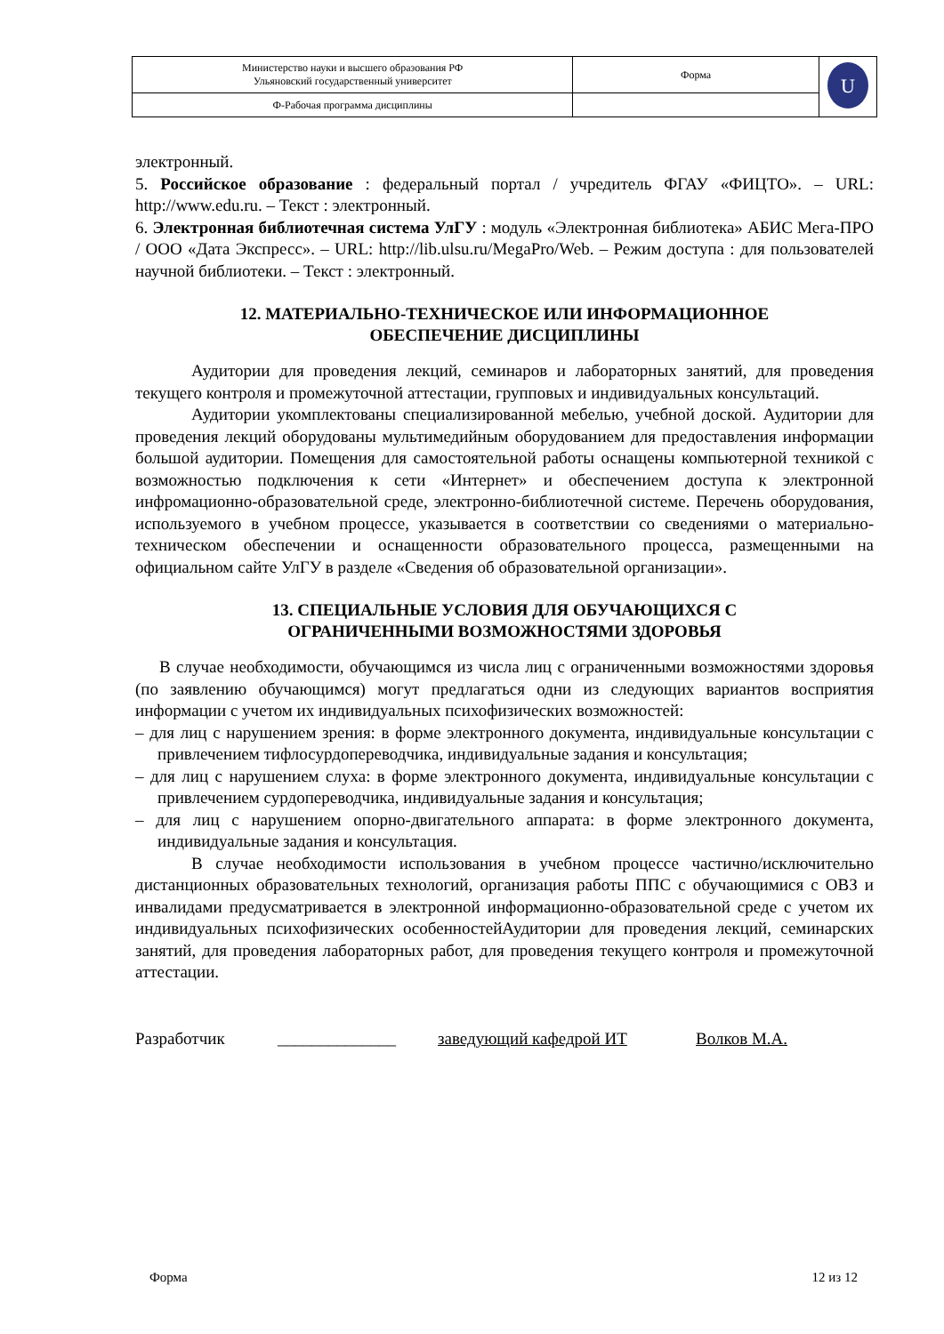| Министерство науки и высшего образования РФ Ульяновский государственный университет | Форма | U |
| Ф-Рабочая программа дисциплины | | |
электронный.
5. Российское образование : федеральный портал / учредитель ФГАУ «ФИЦТО». – URL: http://www.edu.ru. – Текст : электронный.
6. Электронная библиотечная система УлГУ : модуль «Электронная библиотека» АБИС Мега-ПРО / ООО «Дата Экспресс». – URL: http://lib.ulsu.ru/MegaPro/Web. – Режим доступа : для пользователей научной библиотеки. – Текст : электронный.
12. МАТЕРИАЛЬНО-ТЕХНИЧЕСКОЕ ИЛИ ИНФОРМАЦИОННОЕ
ОБЕСПЕЧЕНИЕ ДИСЦИПЛИНЫ
Аудитории для проведения лекций, семинаров и лабораторных занятий, для проведения текущего контроля и промежуточной аттестации, групповых и индивидуальных консультаций.
Аудитории укомплектованы специализированной мебелью, учебной доской. Аудитории для проведения лекций оборудованы мультимедийным оборудованием для предоставления информации большой аудитории. Помещения для самостоятельной работы оснащены компьютерной техникой с возможностью подключения к сети «Интернет» и обеспечением доступа к электронной инфромационно-образовательной среде, электронно-библиотечной системе. Перечень оборудования, используемого в учебном процессе, указывается в соответствии со сведениями о материально-техническом обеспечении и оснащенности образовательного процесса, размещенными на официальном сайте УлГУ в разделе «Сведения об образовательной организации».
13. СПЕЦИАЛЬНЫЕ УСЛОВИЯ ДЛЯ ОБУЧАЮЩИХСЯ С
ОГРАНИЧЕННЫМИ ВОЗМОЖНОСТЯМИ ЗДОРОВЬЯ
В случае необходимости, обучающимся из числа лиц с ограниченными возможностями здоровья (по заявлению обучающимся) могут предлагаться одни из следующих вариантов восприятия информации с учетом их индивидуальных психофизических возможностей:
– для лиц с нарушением зрения: в форме электронного документа, индивидуальные консультации с привлечением тифлосурдопереводчика, индивидуальные задания и консультация;
– для лиц с нарушением слуха: в форме электронного документа, индивидуальные консультации с привлечением сурдопереводчика, индивидуальные задания и консультация;
– для лиц с нарушением опорно-двигательного аппарата: в форме электронного документа, индивидуальные задания и консультация.
В случае необходимости использования в учебном процессе частично/исключительно дистанционных образовательных технологий, организация работы ППС с обучающимися с ОВЗ и инвалидами предусматривается в электронной информационно-образовательной среде с учетом их индивидуальных психофизических особенностейАудитории для проведения лекций, семинарских занятий, для проведения лабораторных работ, для проведения текущего контроля и промежуточной аттестации.
Разработчик ______________ заведующий кафедрой ИТ Волков М.А.
Форма 12 из 12